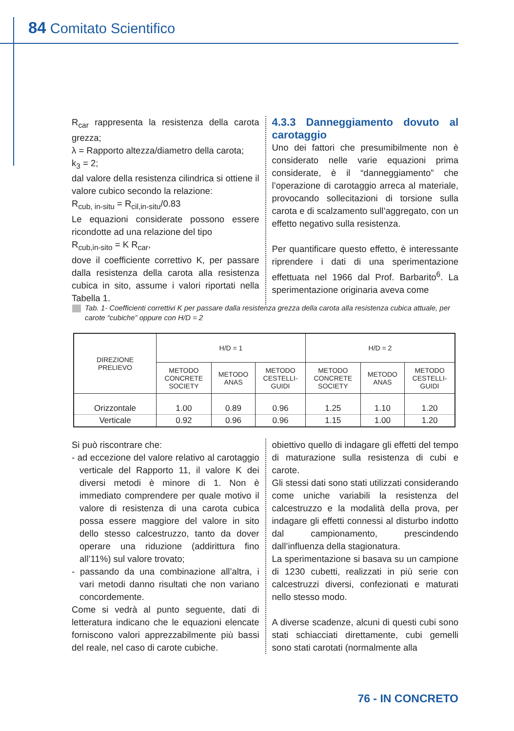84 Comitato Scientifico
R<sub>car</sub> rappresenta la resistenza della carota grezza;
λ = Rapporto altezza/diametro della carota;
k<sub>3</sub> = 2;
dal valore della resistenza cilindrica si ottiene il valore cubico secondo la relazione:
R<sub>cub, in-situ</sub> = R<sub>cil,in-situ</sub>/0.83
Le equazioni considerate possono essere ricondotte ad una relazione del tipo
R<sub>cub,in-sito</sub> = K R<sub>car</sub>,
dove il coefficiente correttivo K, per passare dalla resistenza della carota alla resistenza cubica in sito, assume i valori riportati nella Tabella 1.
4.3.3 Danneggiamento dovuto al carotaggio
Uno dei fattori che presumibilmente non è considerato nelle varie equazioni prima considerate, è il “danneggiamento” che l’operazione di carotaggio arreca al materiale, provocando sollecitazioni di torsione sulla carota e di scalzamento sull’aggregato, con un effetto negativo sulla resistenza.
Per quantificare questo effetto, è interessante riprendere i dati di una sperimentazione effettuata nel 1966 dal Prof. Barbarito<sup>6</sup>. La sperimentazione originaria aveva come
Tab. 1- Coefficienti correttivi K per passare dalla resistenza grezza della carota alla resistenza cubica attuale, per carote “cubiche” oppure con H/D = 2
| DIREZIONE PRELIEVO | H/D = 1 | | | H/D = 2 | | |
| --- | --- | --- | --- | --- | --- | --- |
| | METODO CONCRETE SOCIETY | METODO ANAS | METODO CESTELLI- GUIDI | METODO CONCRETE SOCIETY | METODO ANAS | METODO CESTELLI- GUIDI |
| Orizzontale | 1.00 | 0.89 | 0.96 | 1.25 | 1.10 | 1.20 |
| Verticale | 0.92 | 0.96 | 0.96 | 1.15 | 1.00 | 1.20 |
Si può riscontrare che:
- ad eccezione del valore relativo al carotaggio verticale del Rapporto 11, il valore K dei diversi metodi è minore di 1. Non è immediato comprendere per quale motivo il valore di resistenza di una carota cubica possa essere maggiore del valore in sito dello stesso calcestruzzo, tanto da dover operare una riduzione (addirittura fino all’11%) sul valore trovato;
- passando da una combinazione all’altra, i vari metodi danno risultati che non variano concordemente.
Come si vedrà al punto seguente, dati di letteratura indicano che le equazioni elencate forniscono valori apprezzabilmente più bassi del reale, nel caso di carote cubiche.
obiettivo quello di indagare gli effetti del tempo di maturazione sulla resistenza di cubi e carote.
Gli stessi dati sono stati utilizzati considerando come uniche variabili la resistenza del calcestruzzo e la modalità della prova, per indagare gli effetti connessi al disturbo indotto dal campionamento, prescindendo dall’influenza della stagionatura.
La sperimentazione si basava su un campione di 1230 cubetti, realizzati in più serie con calcestruzzi diversi, confezionati e maturati nello stesso modo.
A diverse scadenze, alcuni di questi cubi sono stati schiacciati direttamente, cubi gemelli sono stati carotati (normalmente alla
76 - IN CONCRETO